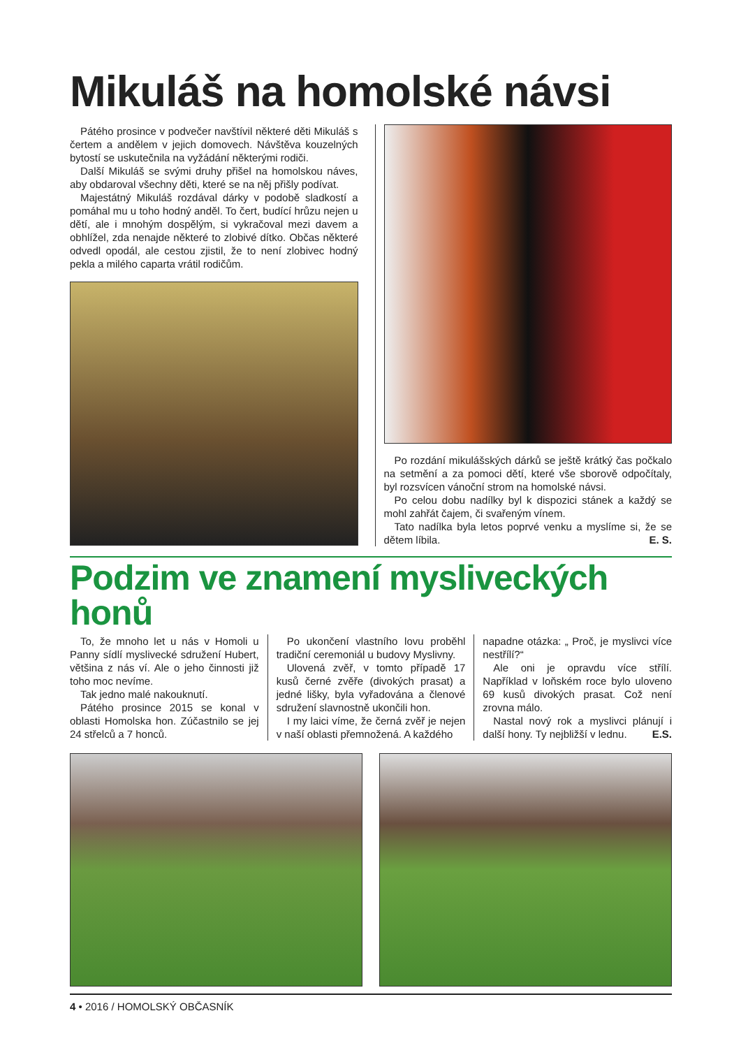Mikuláš na homolské návsi
Pátého prosince v podvečer navštívil některé děti Mikuláš s čertem a andělem v jejich domovech. Návštěva kouzelných bytostí se uskutečnila na vyžádání některými rodiči.
Další Mikuláš se svými druhy přišel na homolskou náves, aby obdaroval všechny děti, které se na něj přišly podívat.
Majestátný Mikuláš rozdával dárky v podobě sladkostí a pomáhal mu u toho hodný anděl. To čert, budící hrůzu nejen u dětí, ale i mnohým dospělým, si vykračoval mezi davem a obhlížel, zda nenajde některé to zlobivé dítko. Občas některé odvedl opodál, ale cestou zjistil, že to není zlobivec hodný pekla a milého caparta vrátil rodičům.
Po rozdání mikulášských dárků se ještě krátký čas počkalo na setmění a za pomoci dětí, které vše sborově odpočítaly, byl rozsvícen vánoční strom na homolské návsi.
Po celou dobu nadílky byl k dispozici stánek a každý se mohl zahřát čajem, či svařeným vínem.
Tato nadílka byla letos poprvé venku a myslíme si, že se dětem líbila. E. S.
Podzim ve znamení mysliveckých honů
To, že mnoho let u nás v Homoli u Panny sídlí myslivecké sdružení Hubert, většina z nás ví. Ale o jeho činnosti již toho moc nevíme.
Tak jedno malé nakouknutí.
Pátého prosince 2015 se konal v oblasti Homolska hon. Zúčastnilo se jej 24 střelců a 7 honců.
Po ukončení vlastního lovu proběhl tradiční ceremoniál u budovy Myslivny.
Ulovená zvěř, v tomto případě 17 kusů černé zvěře (divokých prasat) a jedné lišky, byla vyřadována a členové sdružení slavnostně ukončili hon.
I my laici víme, že černá zvěř je nejen v naší oblasti přemnožená. A každého
napadne otázka: „ Proč, je myslivci více nestřílí?“
Ale oni je opravdu více střílí. Například v loňském roce bylo uloveno 69 kusů divokých prasat. Což není zrovna málo.
Nastal nový rok a myslivci plánují i další hony. Ty nejbližší v lednu. E.S.
4 • 2016 / HOMOLSKÝ OBČASNÍK